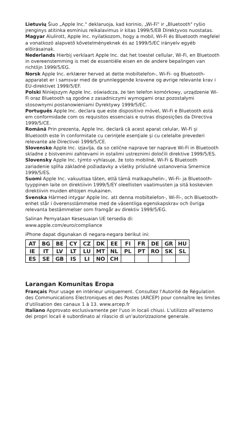Lietuvių Šiuo „Apple Inc." deklaruoja, kad korinio, „Wi-Fi" ir „Bluetooth" ryšio įrenginys atitinka esminius reikalavimus ir kitas 1999/5/EB Direktyvos nuostatas.
Magyar Alulírott, Apple Inc. nyilatkozom, hogy a mobil, Wi-Fi és Bluetooth megfelel a vonatkozó alapvetõ követelményeknek és az 1999/5/EC irányelv egyéb elõírásainak.
Nederlands Hierbij verklaart Apple Inc. dat het toestel cellular, Wi-Fi, en Bluetooth in overeenstemming is met de essentiële eisen en de andere bepalingen van richtlijn 1999/5/EG.
Norsk Apple Inc. erklærer herved at dette mobiltelefon-, Wi-Fi- og Bluetooth-apparatet er i samsvar med de grunnleggende kravene og øvrige relevante krav i EU-direktivet 1999/5/EF.
Polski Niniejszym Apple Inc. oświadcza, że ten telefon komórkowy, urządzenie Wi-Fi oraz Bluetooth są zgodne z zasadniczymi wymogami oraz pozostałymi stosownymi postanowieniami Dyrektywy 1999/5/EC.
Português Apple Inc. declara que este dispositivo móvel, Wi-Fi e Bluetooth está em conformidade com os requisitos essenciais e outras disposições da Directiva 1999/5/CE.
Română Prin prezenta, Apple Inc. declară că acest aparat celular, Wi-Fi şi Bluetooth este în conformitate cu cerinţele esenţiale şi cu celelalte prevederi relevante ale Directivei 1999/5/CE.
Slovensko Apple Inc. izjavlja, da so celične naprave ter naprave Wi-Fi in Bluetooth skladne z bistvenimi zahtevami in ostalimi ustreznimi določili direktive 1999/5/ES.
Slovensky Apple Inc. týmto vyhlasuje, že toto mobilné, Wi-Fi & Bluetooth zariadenie spĺňa základné požiadavky a všetky príslušné ustanovenia Smernice 1999/5/ES.
Suomi Apple Inc. vakuuttaa täten, että tämä matkapuhelin-, Wi-Fi- ja Bluetooth-tyyppinen laite on direktiivin 1999/5/EY oleellisten vaatimusten ja sitä koskevien direktiivin muiden ehtojen mukainen.
Svenska Härmed intygar Apple Inc. att denna mobiltelefon-, Wi-Fi-, och Bluetooth-enhet står i överensstämmelse med de väsentliga egenskapskrav och övriga relevanta bestämmelser som framgår av direktiv 1999/5/EG.
Salinan Pernyataan Kesesuaian UE tersedia di:
www.apple.com/euro/compliance
iPhone dapat digunakan di negara-negara berikut ini:
| AT | BG | BE | CY | CZ | DK | EE | FI | FR | DE | GR | HU |
| IE | IT | LV | LT | LU | MT | NL | PL | PT | RO | SK | SL |
| ES | SE | GB | IS | LI | NO | CH | | | | | |
Larangan Komunitas Eropa
Français Pour usage en intérieur uniquement. Consultez l'Autorité de Régulation des Communications Electroniques et des Postes (ARCEP) pour connaître les limites d'utilisation des canaux 1 à 13. www.arcep.fr
Italiano Approvato esclusivamente per l'uso in locali chiusi. L'utilizzo all'esterno dei propri locali è subordinato al rilascio di un'autorizzazione generale.